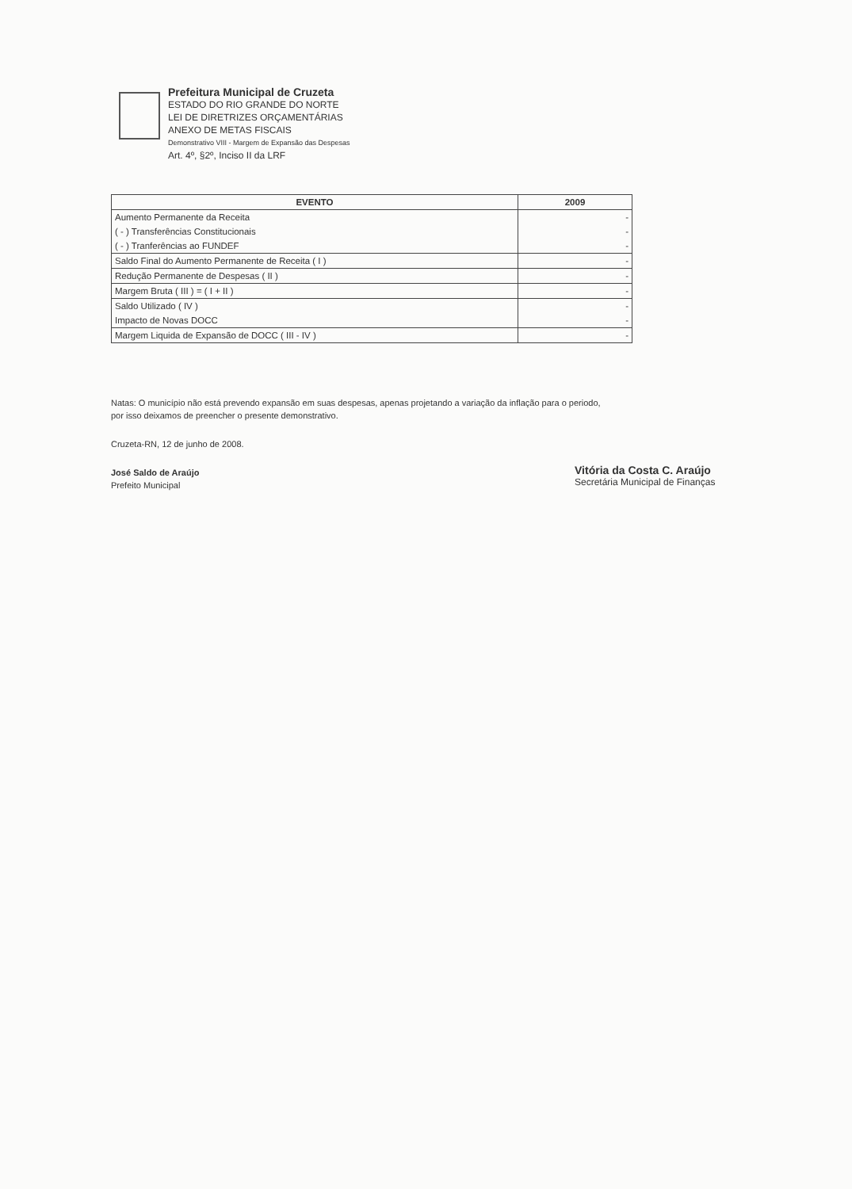Prefeitura Municipal de Cruzeta
ESTADO DO RIO GRANDE DO NORTE
LEI DE DIRETRIZES ORÇAMENTÁRIAS
ANEXO DE METAS FISCAIS
Demonstrativo VIII - Margem de Expansão das Despesas
Art. 4º, §2º, Inciso II da LRF
| EVENTO | 2009 |
| --- | --- |
| Aumento Permanente da Receita | - |
| ( - ) Transferências Constitucionais | - |
| ( - ) Tranferências ao FUNDEF | - |
| Saldo Final do Aumento Permanente de Receita ( I ) | - |
| Redução Permanente de Despesas ( II ) | - |
| Margem Bruta ( III ) = ( I + II ) | - |
| Saldo Utilizado ( IV ) | - |
| Impacto de Novas DOCC | - |
| Margem Liquida de Expansão de DOCC ( III - IV ) | - |
Natas: O município não está prevendo expansão em suas despesas, apenas projetando a variação da inflação para o periodo, por isso deixamos de preencher o presente demonstrativo.
Cruzeta-RN, 12 de junho de 2008.
José Saldo de Araújo
Prefeito Municipal
Vitória da Costa C. Araújo
Secretária Municipal de Finanças